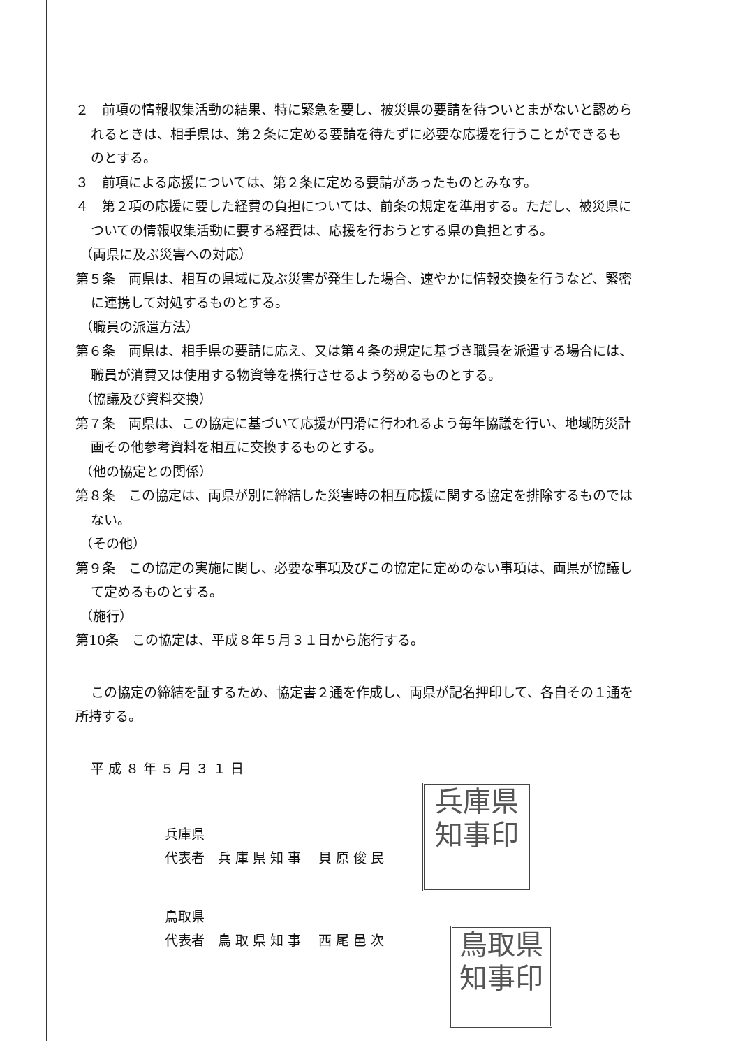２　前項の情報収集活動の結果、特に緊急を要し、被災県の要請を待ついとまがないと認められるときは、相手県は、第２条に定める要請を待たずに必要な応援を行うことができるものとする。
３　前項による応援については、第２条に定める要請があったものとみなす。
４　第２項の応援に要した経費の負担については、前条の規定を準用する。ただし、被災県についての情報収集活動に要する経費は、応援を行おうとする県の負担とする。
（両県に及ぶ災害への対応）
第５条　両県は、相互の県域に及ぶ災害が発生した場合、速やかに情報交換を行うなど、緊密に連携して対処するものとする。
（職員の派遣方法）
第６条　両県は、相手県の要請に応え、又は第４条の規定に基づき職員を派遣する場合には、職員が消費又は使用する物資等を携行させるよう努めるものとする。
（協議及び資料交換）
第７条　両県は、この協定に基づいて応援が円滑に行われるよう毎年協議を行い、地域防災計画その他参考資料を相互に交換するものとする。
（他の協定との関係）
第８条　この協定は、両県が別に締結した災害時の相互応援に関する協定を排除するものではない。
（その他）
第９条　この協定の実施に関し、必要な事項及びこの協定に定めのない事項は、両県が協議して定めるものとする。
（施行）
第10条　この協定は、平成８年５月３１日から施行する。
この協定の締結を証するため、協定書２通を作成し、両県が記名押印して、各自その１通を所持する。
平 成 ８ 年 ５ 月 ３ １ 日
兵庫県
代表者　兵 庫 県 知 事　 貝 原 俊 民
鳥取県
代表者　鳥 取 県 知 事　 西 尾 邑 次
兵庫県
知事印
鳥取県
知事印